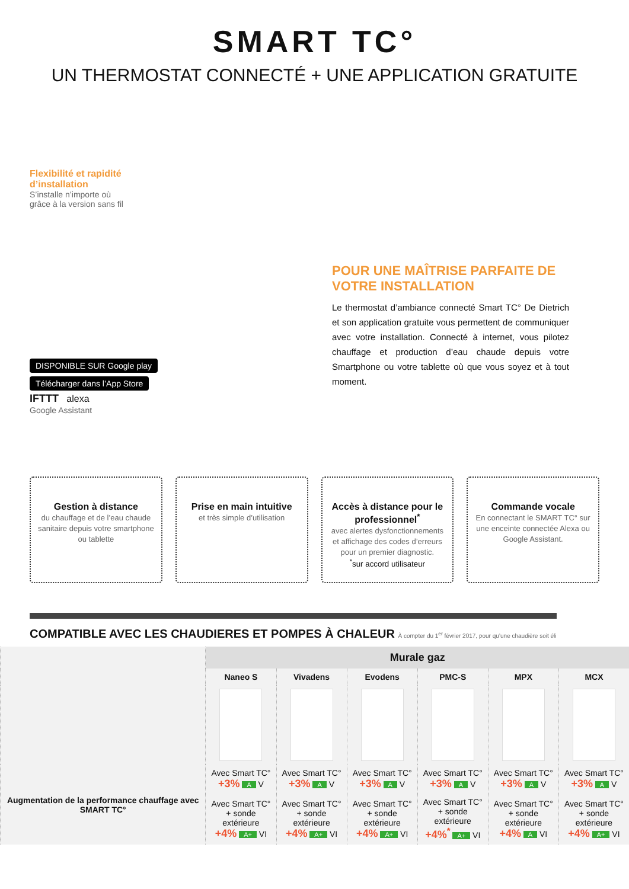SMART TC°
UN THERMOSTAT CONNECTÉ + UNE APPLICATION GRATUITE
Flexibilité et rapidité
d’installation
S’installe n’importe où
grâce à la version sans fil
DISPONIBLE SUR Google play
Télécharger dans l’App Store
IFTTT alexa
Google Assistant
POUR UNE MAÎTRISE PARFAITE DE VOTRE INSTALLATION
Le thermostat d’ambiance connecté Smart TC° De Dietrich et son application gratuite vous permettent de communiquer avec votre installation. Connecté à internet, vous pilotez chauffage et production d’eau chaude depuis votre Smartphone ou votre tablette où que vous soyez et à tout moment.
Gestion à distance
du chauffage et de l’eau chaude sanitaire depuis votre smartphone ou tablette
Prise en main intuitive
et très simple d’utilisation
Accès à distance pour le professionnel<sup>*</sup>
avec alertes dysfonctionnements et affichage des codes d’erreurs pour un premier diagnostic.
<sup>*</sup> sur accord utilisateur
Commande vocale
En connectant le SMART TC° sur une enceinte connectée Alexa ou Google Assistant.
COMPATIBLE AVEC LES CHAUDIERES ET POMPES À CHALEUR À compter du 1<sup>er</sup> février 2017, pour qu’une chaudière soit éli
| | Murale gaz | | | | | |
| --- | --- | --- | --- | --- | --- | --- |
| | Naneo S | Vivadens | Evodens | PMC-S | MPX | MCX |
| Augmentation de la performance chauffage avec SMART TC° | Avec Smart TC° +3% A V | Avec Smart TC° +3% A V | Avec Smart TC° +3% A V | Avec Smart TC° +3% A V | Avec Smart TC° +3% A V | Avec Smart TC° +3% A V |
| | Avec Smart TC° + sonde extérieure +4% A+ VI | Avec Smart TC° + sonde extérieure +4% A+ VI | Avec Smart TC° + sonde extérieure +4% A+ VI | Avec Smart TC° + sonde extérieure +4%<sup>*</sup> A+ VI | Avec Smart TC° + sonde extérieure +4% A VI | Avec Smart TC° + sonde extérieure +4% A+ VI |